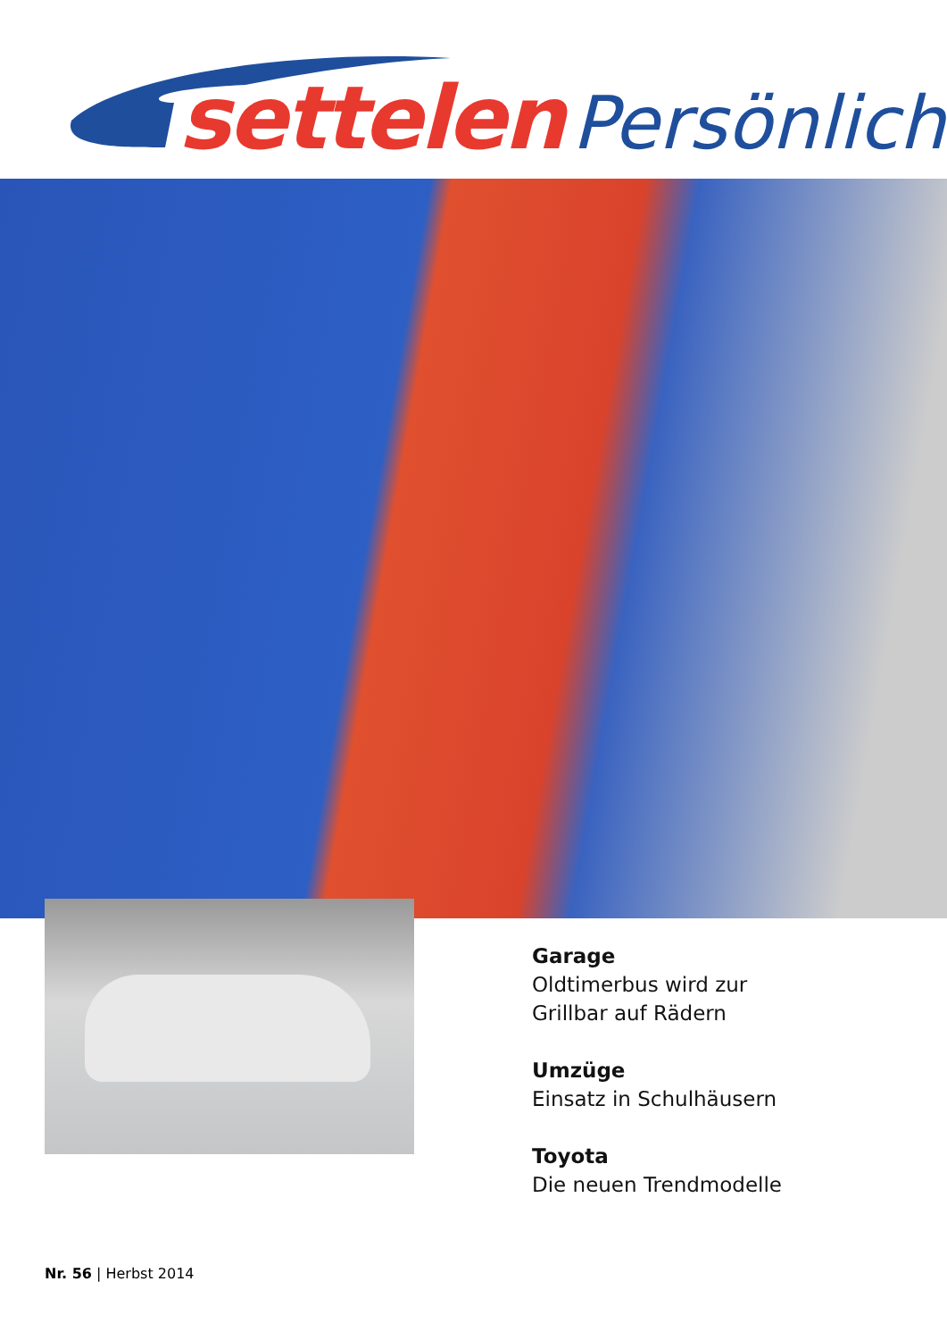settelen Persönlich
Garage
Oldtimerbus wird zur
Grillbar auf Rädern
Umzüge
Einsatz in Schulhäusern
Toyota
Die neuen Trendmodelle
Nr. 56 | Herbst 2014